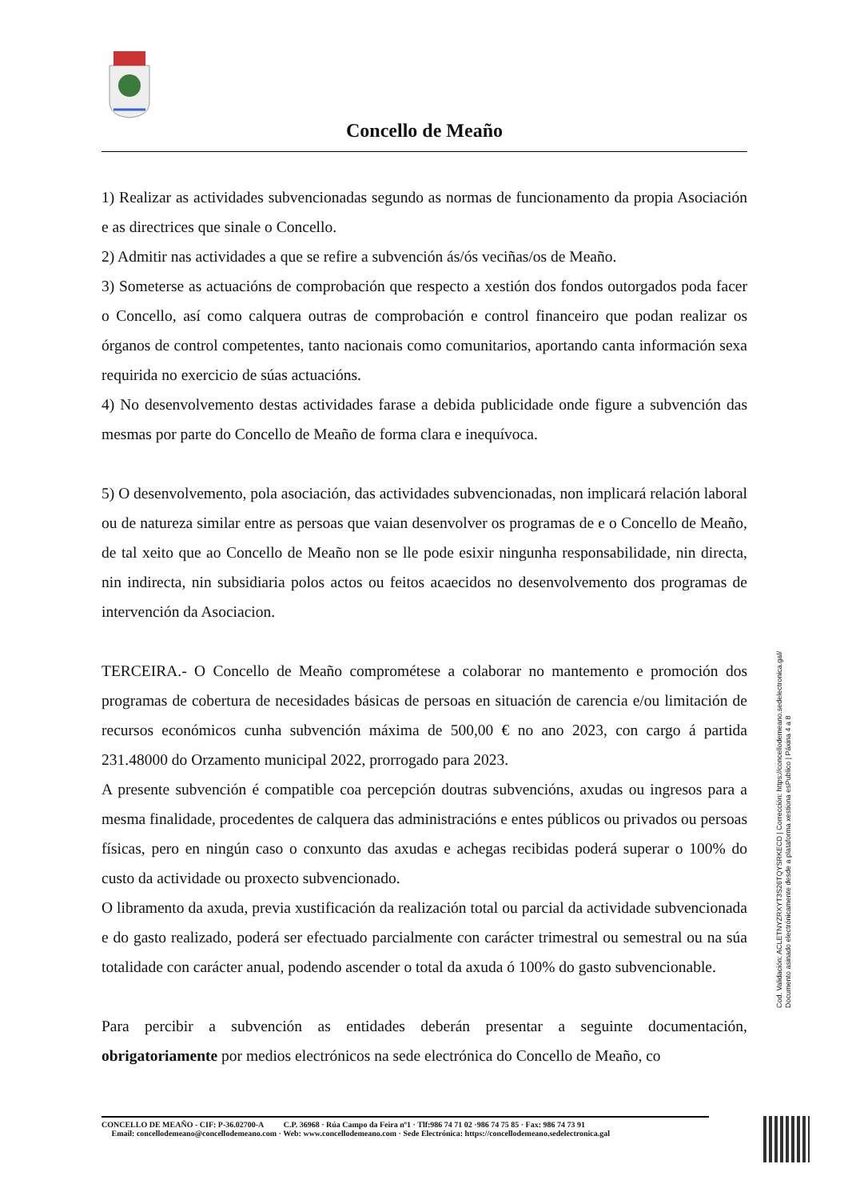Concello de Meaño
1) Realizar as actividades subvencionadas segundo as normas de funcionamento da propia Asociación e as directrices que sinale o Concello.
2) Admitir nas actividades a que se refire a subvención ás/ós veciñas/os de Meaño.
3) Someterse as actuacións de comprobación que respecto a xestión dos fondos outorgados poda facer o Concello, así como calquera outras de comprobación e control financeiro que podan realizar os órganos de control competentes, tanto nacionais como comunitarios, aportando canta información sexa requirida no exercicio de súas actuacións.
4) No desenvolvemento destas actividades farase a debida publicidade onde figure a subvención das mesmas por parte do Concello de Meaño de forma clara e inequívoca.
5) O desenvolvemento, pola asociación, das actividades subvencionadas, non implicará relación laboral ou de natureza similar entre as persoas que vaian desenvolver os programas de e o Concello de Meaño, de tal xeito que ao Concello de Meaño non se lle pode esixir ningunha responsabilidade, nin directa, nin indirecta, nin subsidiaria polos actos ou feitos acaecidos no desenvolvemento dos programas de intervención da Asociacion.
TERCEIRA.- O Concello de Meaño comprométese a colaborar no mantemento e promoción dos programas de cobertura de necesidades básicas de persoas en situación de carencia e/ou limitación de recursos económicos cunha subvención máxima de 500,00 € no ano 2023, con cargo á partida 231.48000 do Orzamento municipal 2022, prorrogado para 2023.
A presente subvención é compatible coa percepción doutras subvencións, axudas ou ingresos para a mesma finalidade, procedentes de calquera das administracións e entes públicos ou privados ou persoas físicas, pero en ningún caso o conxunto das axudas e achegas recibidas poderá superar o 100% do custo da actividade ou proxecto subvencionado.
O libramento da axuda, previa xustificación da realización total ou parcial da actividade subvencionada e do gasto realizado, poderá ser efectuado parcialmente con carácter trimestral ou semestral ou na súa totalidade con carácter anual, podendo ascender o total da axuda ó 100% do gasto subvencionable.
Para percibir a subvención as entidades deberán presentar a seguinte documentación, obrigatoriamente por medios electrónicos na sede electrónica do Concello de Meaño, co
Cod. Validación: ACLETNYZRXYT3S26TQYSRKECD | Corrección: https://concellodemeano.sedelectronica.gal/
Documento asinado electrónicamente desde a plataforma xestiona esPublico | Páxina 4 a 8
CONCELLO DE MEAÑO - CIF: P-36.02700-A C.P. 36968 · Rúa Campo da Feira nº1 · Tlf:986 74 71 02 ·986 74 75 85 · Fax: 986 74 73 91
Email: concellodemeano@concellodemeano.com · Web: www.concellodemeano.com · Sede Electrónica: https://concellodemeano.sedelectronica.gal